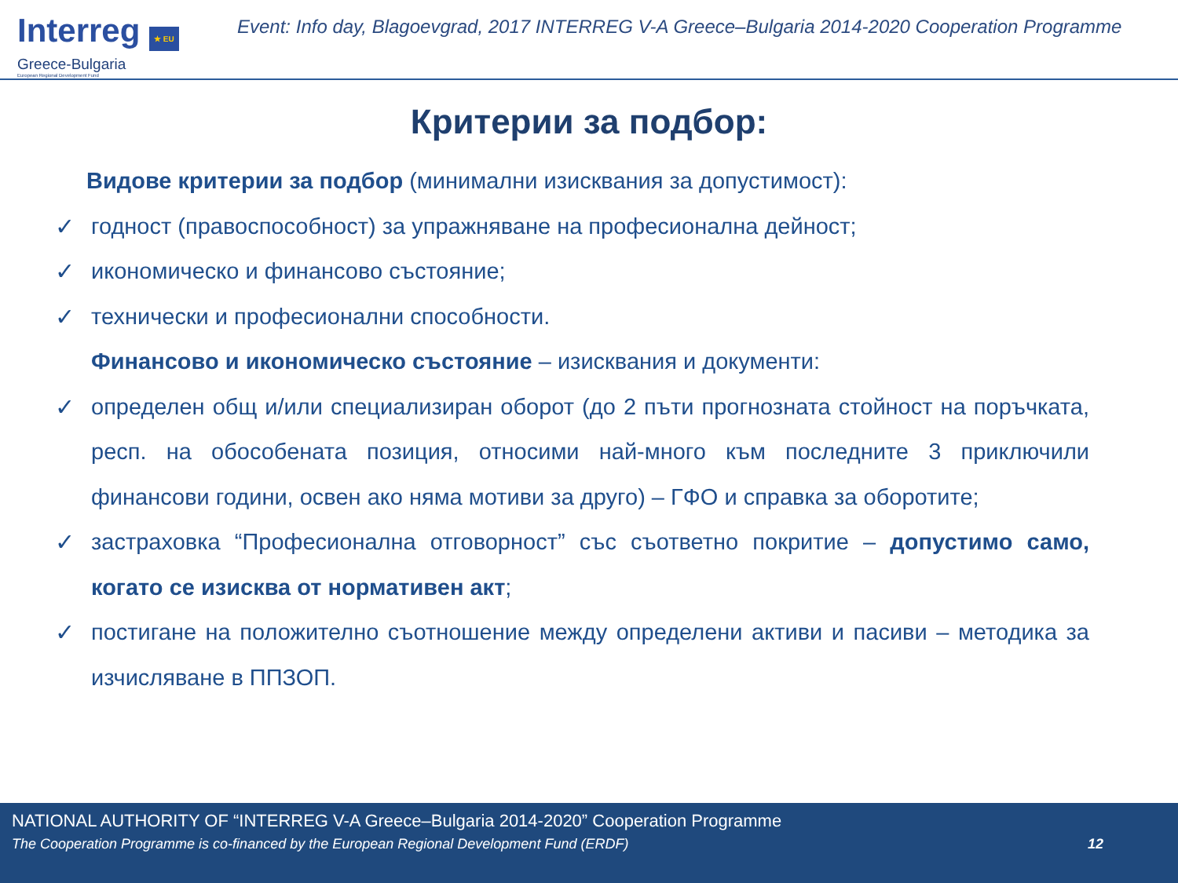Interreg ★ EU
Greece-Bulgaria
European Regional Development Fund
Event: Info day, Blagoevgrad, 2017 INTERREG V-A Greece–Bulgaria 2014-2020 Cooperation Programme
Критерии за подбор:
Видове критерии за подбор (минимални изисквания за допустимост):
✓ годност (правоспособност) за упражняване на професионална дейност;
✓ икономическо и финансово състояние;
✓ технически и професионални способности.
Финансово и икономическо състояние – изисквания и документи:
✓ определен общ и/или специализиран оборот (до 2 пъти прогнозната стойност на поръчката, респ. на обособената позиция, относими най-много към последните 3 приключили финансови години, освен ако няма мотиви за друго) – ГФО и справка за оборотите;
✓ застраховка “Професионална отговорност” със съответно покритие – допустимо само, когато се изисква от нормативен акт;
✓ постигане на положително съотношение между определени активи и пасиви – методика за изчисляване в ППЗОП.
NATIONAL AUTHORITY OF “INTERREG V-A Greece–Bulgaria 2014-2020” Cooperation Programme
The Cooperation Programme is co-financed by the European Regional Development Fund (ERDF) 12